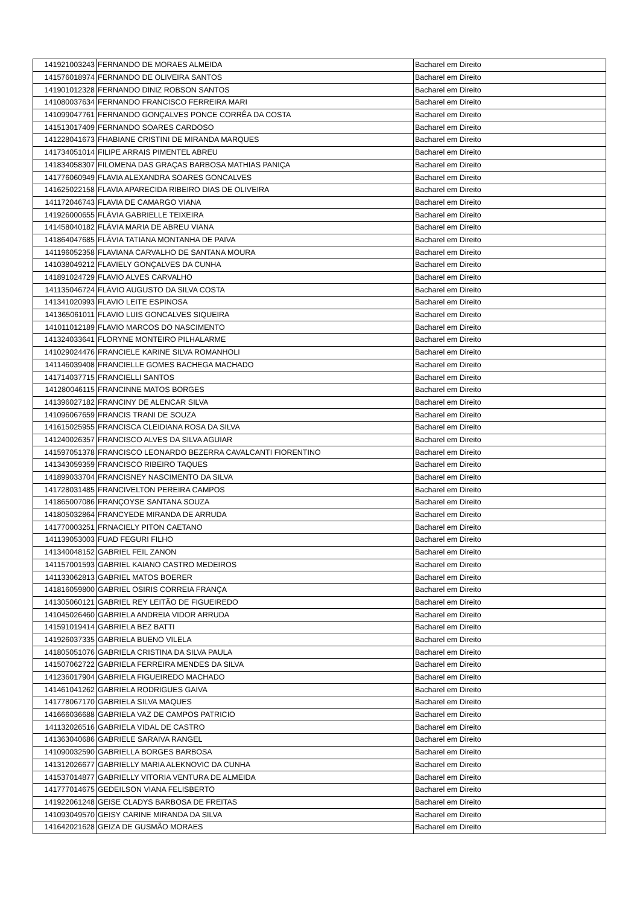| 141921003243 | FERNANDO DE MORAES ALMEIDA | Bacharel em Direito |
| 141576018974 | FERNANDO DE OLIVEIRA SANTOS | Bacharel em Direito |
| 141901012328 | FERNANDO DINIZ ROBSON SANTOS | Bacharel em Direito |
| 141080037634 | FERNANDO FRANCISCO FERREIRA MARI | Bacharel em Direito |
| 141099047761 | FERNANDO GONÇALVES PONCE CORRÊA DA COSTA | Bacharel em Direito |
| 141513017409 | FERNANDO SOARES CARDOSO | Bacharel em Direito |
| 141228041673 | FHABIANE CRISTINI DE MIRANDA MARQUES | Bacharel em Direito |
| 141734051014 | FILIPE ARRAIS PIMENTEL ABREU | Bacharel em Direito |
| 141834058307 | FILOMENA DAS GRAÇAS BARBOSA MATHIAS PANIÇA | Bacharel em Direito |
| 141776060949 | FLAVIA ALEXANDRA SOARES GONCALVES | Bacharel em Direito |
| 141625022158 | FLAVIA APARECIDA RIBEIRO DIAS DE OLIVEIRA | Bacharel em Direito |
| 141172046743 | FLAVIA DE CAMARGO VIANA | Bacharel em Direito |
| 141926000655 | FLÁVIA GABRIELLE TEIXEIRA | Bacharel em Direito |
| 141458040182 | FLÁVIA MARIA DE ABREU VIANA | Bacharel em Direito |
| 141864047685 | FLÁVIA TATIANA MONTANHA DE PAIVA | Bacharel em Direito |
| 141196052358 | FLAVIANA CARVALHO DE SANTANA MOURA | Bacharel em Direito |
| 141038049212 | FLAVIELY GONÇALVES DA CUNHA | Bacharel em Direito |
| 141891024729 | FLAVIO ALVES CARVALHO | Bacharel em Direito |
| 141135046724 | FLÁVIO AUGUSTO DA SILVA COSTA | Bacharel em Direito |
| 141341020993 | FLAVIO LEITE ESPINOSA | Bacharel em Direito |
| 141365061011 | FLAVIO LUIS GONCALVES SIQUEIRA | Bacharel em Direito |
| 141011012189 | FLAVIO MARCOS DO NASCIMENTO | Bacharel em Direito |
| 141324033641 | FLORYNE MONTEIRO PILHALARME | Bacharel em Direito |
| 141029024476 | FRANCIELE KARINE SILVA ROMANHOLI | Bacharel em Direito |
| 141146039408 | FRANCIELLE GOMES BACHEGA MACHADO | Bacharel em Direito |
| 141714037715 | FRANCIELLI SANTOS | Bacharel em Direito |
| 141280046115 | FRANCINNE MATOS BORGES | Bacharel em Direito |
| 141396027182 | FRANCINY DE ALENCAR SILVA | Bacharel em Direito |
| 141096067659 | FRANCIS TRANI DE SOUZA | Bacharel em Direito |
| 141615025955 | FRANCISCA CLEIDIANA ROSA DA SILVA | Bacharel em Direito |
| 141240026357 | FRANCISCO ALVES DA SILVA AGUIAR | Bacharel em Direito |
| 141597051378 | FRANCISCO LEONARDO BEZERRA CAVALCANTI FIORENTINO | Bacharel em Direito |
| 141343059359 | FRANCISCO RIBEIRO TAQUES | Bacharel em Direito |
| 141899033704 | FRANCISNEY NASCIMENTO DA SILVA | Bacharel em Direito |
| 141728031485 | FRANCIVELTON PEREIRA CAMPOS | Bacharel em Direito |
| 141865007086 | FRANÇOYSE SANTANA SOUZA | Bacharel em Direito |
| 141805032864 | FRANCYEDE MIRANDA DE ARRUDA | Bacharel em Direito |
| 141770003251 | FRNACIELY PITON CAETANO | Bacharel em Direito |
| 141139053003 | FUAD FEGURI FILHO | Bacharel em Direito |
| 141340048152 | GABRIEL FEIL ZANON | Bacharel em Direito |
| 141157001593 | GABRIEL KAIANO CASTRO MEDEIROS | Bacharel em Direito |
| 141133062813 | GABRIEL MATOS BOERER | Bacharel em Direito |
| 141816059800 | GABRIEL OSIRIS CORREIA FRANÇA | Bacharel em Direito |
| 141305060121 | GABRIEL REY LEITÃO DE FIGUEIREDO | Bacharel em Direito |
| 141045026460 | GABRIELA ANDREIA VIDOR ARRUDA | Bacharel em Direito |
| 141591019414 | GABRIELA BEZ BATTI | Bacharel em Direito |
| 141926037335 | GABRIELA BUENO VILELA | Bacharel em Direito |
| 141805051076 | GABRIELA CRISTINA DA SILVA PAULA | Bacharel em Direito |
| 141507062722 | GABRIELA FERREIRA MENDES DA SILVA | Bacharel em Direito |
| 141236017904 | GABRIELA FIGUEIREDO MACHADO | Bacharel em Direito |
| 141461041262 | GABRIELA RODRIGUES GAIVA | Bacharel em Direito |
| 141778067170 | GABRIELA SILVA MAQUES | Bacharel em Direito |
| 141666036688 | GABRIELA VAZ DE CAMPOS PATRICIO | Bacharel em Direito |
| 141132026516 | GABRIELA VIDAL DE CASTRO | Bacharel em Direito |
| 141363040686 | GABRIELE SARAIVA RANGEL | Bacharel em Direito |
| 141090032590 | GABRIELLA BORGES BARBOSA | Bacharel em Direito |
| 141312026677 | GABRIELLY MARIA ALEKNOVIC DA CUNHA | Bacharel em Direito |
| 141537014877 | GABRIELLY VITORIA VENTURA DE ALMEIDA | Bacharel em Direito |
| 141777014675 | GEDEILSON VIANA FELISBERTO | Bacharel em Direito |
| 141922061248 | GEISE CLADYS BARBOSA DE FREITAS | Bacharel em Direito |
| 141093049570 | GEISY CARINE MIRANDA DA SILVA | Bacharel em Direito |
| 141642021628 | GEIZA DE GUSMÃO MORAES | Bacharel em Direito |